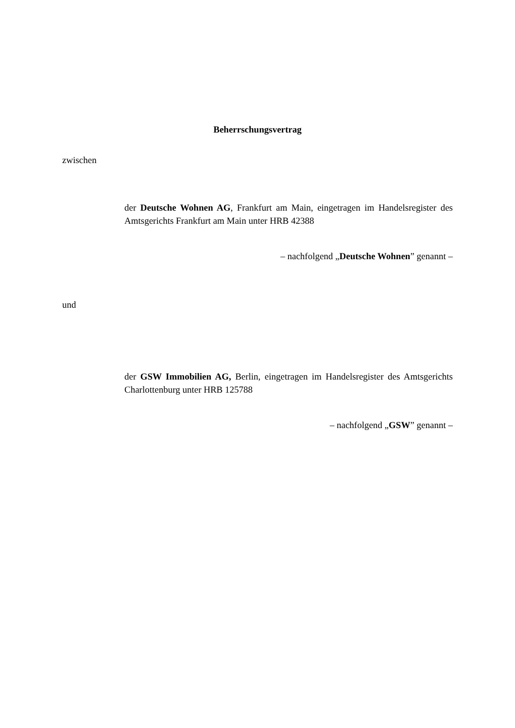Beherrschungsvertrag
zwischen
der Deutsche Wohnen AG, Frankfurt am Main, eingetragen im Handelsregister des Amtsgerichts Frankfurt am Main unter HRB 42388
– nachfolgend „Deutsche Wohnen” genannt –
und
der GSW Immobilien AG, Berlin, eingetragen im Handelsregister des Amtsgerichts Charlottenburg unter HRB 125788
– nachfolgend „GSW” genannt –